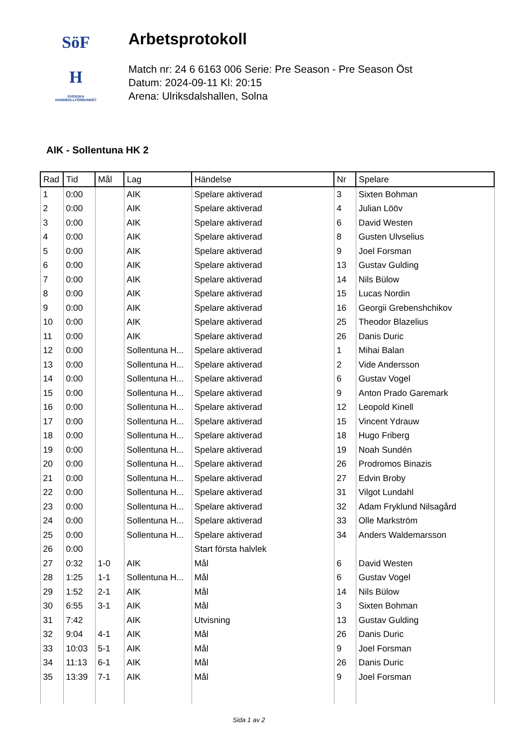SöF
H
SVENSKA
HANDBOLLFÖRBUNDET
Arbetsprotokoll
Match nr: 24 6 6163 006 Serie: Pre Season - Pre Season Öst
Datum: 2024-09-11 Kl: 20:15
Arena: Ulriksdalshallen, Solna
AIK - Sollentuna HK 2
| Rad | Tid | Mål | Lag | Händelse | Nr | Spelare |
| --- | --- | --- | --- | --- | --- | --- |
| 1 | 0:00 | | AIK | Spelare aktiverad | 3 | Sixten Bohman |
| 2 | 0:00 | | AIK | Spelare aktiverad | 4 | Julian Lööv |
| 3 | 0:00 | | AIK | Spelare aktiverad | 6 | David Westen |
| 4 | 0:00 | | AIK | Spelare aktiverad | 8 | Gusten Ulvselius |
| 5 | 0:00 | | AIK | Spelare aktiverad | 9 | Joel Forsman |
| 6 | 0:00 | | AIK | Spelare aktiverad | 13 | Gustav Gulding |
| 7 | 0:00 | | AIK | Spelare aktiverad | 14 | Nils Bülow |
| 8 | 0:00 | | AIK | Spelare aktiverad | 15 | Lucas Nordin |
| 9 | 0:00 | | AIK | Spelare aktiverad | 16 | Georgii Grebenshchikov |
| 10 | 0:00 | | AIK | Spelare aktiverad | 25 | Theodor Blazelius |
| 11 | 0:00 | | AIK | Spelare aktiverad | 26 | Danis Duric |
| 12 | 0:00 | | Sollentuna H... | Spelare aktiverad | 1 | Mihai Balan |
| 13 | 0:00 | | Sollentuna H... | Spelare aktiverad | 2 | Vide Andersson |
| 14 | 0:00 | | Sollentuna H... | Spelare aktiverad | 6 | Gustav Vogel |
| 15 | 0:00 | | Sollentuna H... | Spelare aktiverad | 9 | Anton Prado Garemark |
| 16 | 0:00 | | Sollentuna H... | Spelare aktiverad | 12 | Leopold Kinell |
| 17 | 0:00 | | Sollentuna H... | Spelare aktiverad | 15 | Vincent Ydrauw |
| 18 | 0:00 | | Sollentuna H... | Spelare aktiverad | 18 | Hugo Friberg |
| 19 | 0:00 | | Sollentuna H... | Spelare aktiverad | 19 | Noah Sundén |
| 20 | 0:00 | | Sollentuna H... | Spelare aktiverad | 26 | Prodromos Binazis |
| 21 | 0:00 | | Sollentuna H... | Spelare aktiverad | 27 | Edvin Broby |
| 22 | 0:00 | | Sollentuna H... | Spelare aktiverad | 31 | Vilgot Lundahl |
| 23 | 0:00 | | Sollentuna H... | Spelare aktiverad | 32 | Adam Fryklund Nilsagård |
| 24 | 0:00 | | Sollentuna H... | Spelare aktiverad | 33 | Olle Markström |
| 25 | 0:00 | | Sollentuna H... | Spelare aktiverad | 34 | Anders Waldemarsson |
| 26 | 0:00 | | | Start första halvlek | | |
| 27 | 0:32 | 1-0 | AIK | Mål | 6 | David Westen |
| 28 | 1:25 | 1-1 | Sollentuna H... | Mål | 6 | Gustav Vogel |
| 29 | 1:52 | 2-1 | AIK | Mål | 14 | Nils Bülow |
| 30 | 6:55 | 3-1 | AIK | Mål | 3 | Sixten Bohman |
| 31 | 7:42 | | AIK | Utvisning | 13 | Gustav Gulding |
| 32 | 9:04 | 4-1 | AIK | Mål | 26 | Danis Duric |
| 33 | 10:03 | 5-1 | AIK | Mål | 9 | Joel Forsman |
| 34 | 11:13 | 6-1 | AIK | Mål | 26 | Danis Duric |
| 35 | 13:39 | 7-1 | AIK | Mål | 9 | Joel Forsman |
Sida 1 av 2